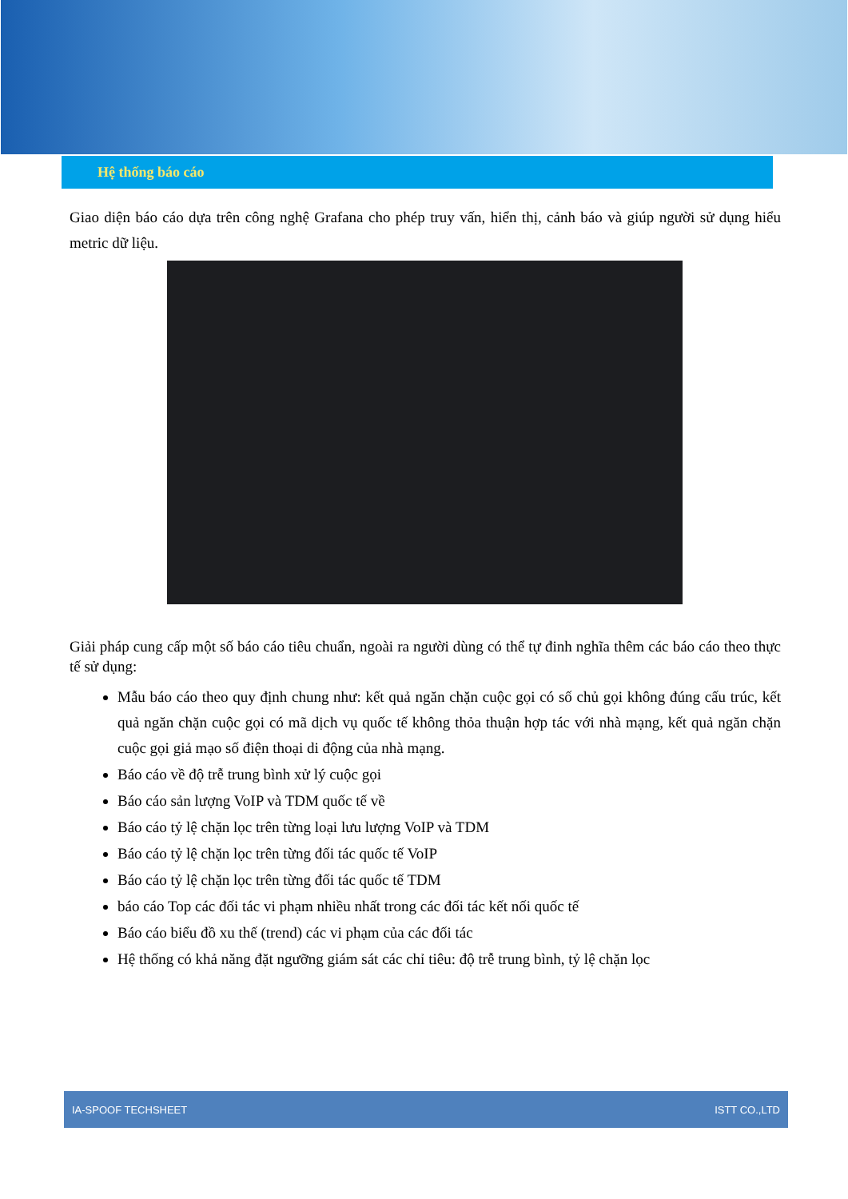Hệ thống báo cáo
Giao diện báo cáo dựa trên công nghệ Grafana cho phép truy vấn, hiển thị, cảnh báo và giúp người sử dụng hiểu metric dữ liệu.
Giải pháp cung cấp một số báo cáo tiêu chuẩn, ngoài ra người dùng có thể tự đinh nghĩa thêm các báo cáo theo thực tế sử dụng:
Mẫu báo cáo theo quy định chung như: kết quả ngăn chặn cuộc gọi có số chủ gọi không đúng cấu trúc, kết quả ngăn chặn cuộc gọi có mã dịch vụ quốc tế không thỏa thuận hợp tác với nhà mạng, kết quả ngăn chặn cuộc gọi giả mạo số điện thoại di động của nhà mạng.
Báo cáo về độ trễ trung bình xử lý cuộc gọi
Báo cáo sản lượng VoIP và TDM quốc tế về
Báo cáo tỷ lệ chặn lọc trên từng loại lưu lượng VoIP và TDM
Báo cáo tỷ lệ chặn lọc trên từng đối tác quốc tế VoIP
Báo cáo tỷ lệ chặn lọc trên từng đối tác quốc tế TDM
báo cáo Top các đối tác vi phạm nhiều nhất trong các đối tác kết nối quốc tế
Báo cáo biểu đồ xu thế (trend) các vi phạm của các đối tác
Hệ thống có khả năng đặt ngưỡng giám sát các chỉ tiêu: độ trễ trung bình, tỷ lệ chặn lọc
IA-SPOOF TECHSHEET ISTT CO.,LTD